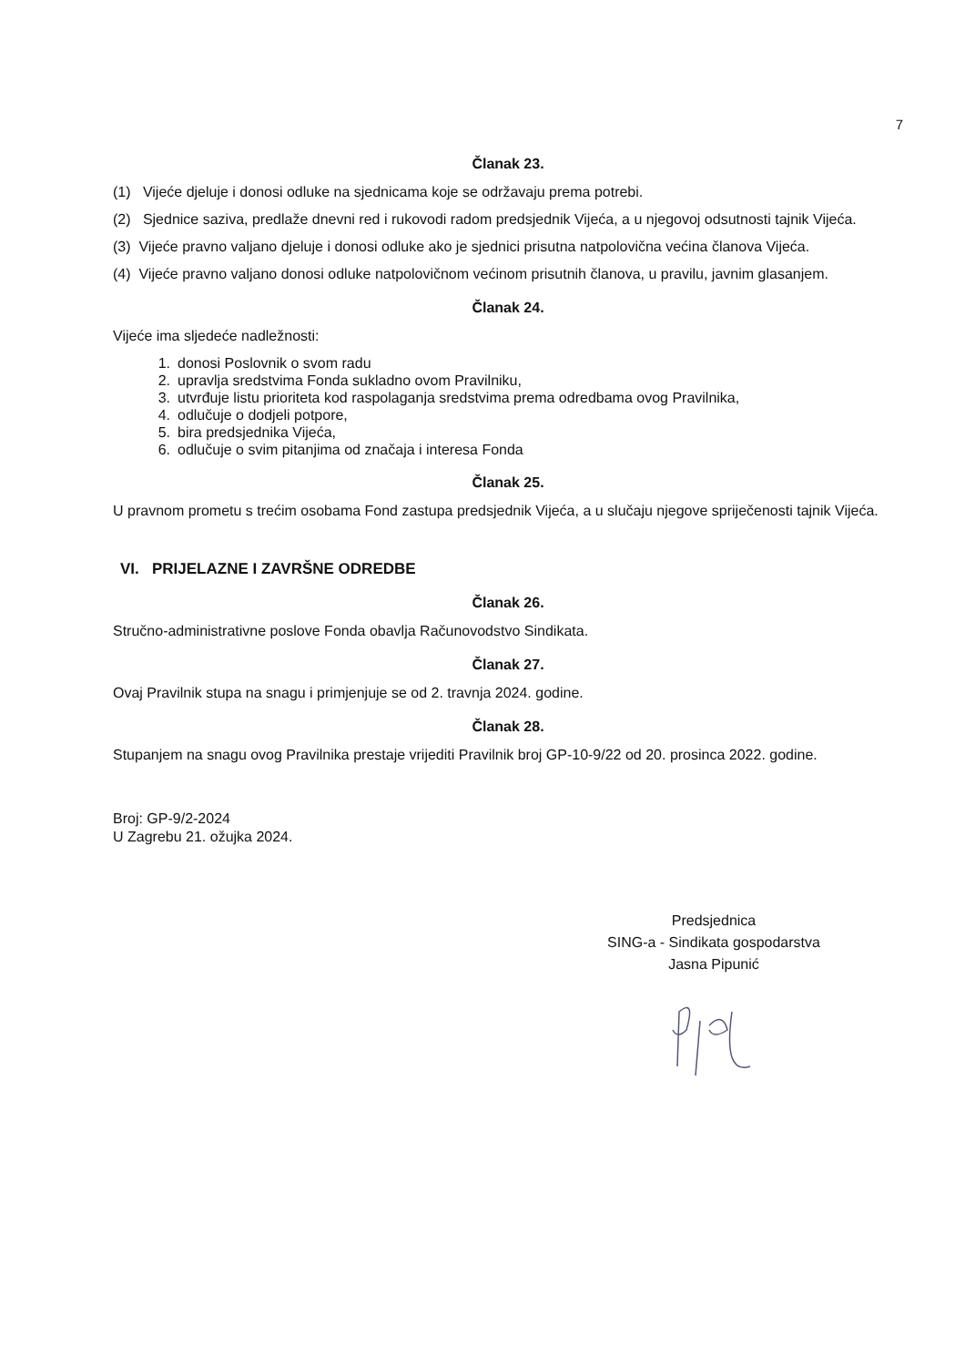7
Članak 23.
(1) Vijeće djeluje i donosi odluke na sjednicama koje se održavaju prema potrebi.
(2) Sjednice saziva, predlaže dnevni red i rukovodi radom predsjednik Vijeća, a u njegovoj odsutnosti tajnik Vijeća.
(3) Vijeće pravno valjano djeluje i donosi odluke ako je sjednici prisutna natpolovična većina članova Vijeća.
(4) Vijeće pravno valjano donosi odluke natpolovičnom većinom prisutnih članova, u pravilu, javnim glasanjem.
Članak 24.
Vijeće ima sljedeće nadležnosti:
1. donosi Poslovnik o svom radu
2. upravlja sredstvima Fonda sukladno ovom Pravilniku,
3. utvrđuje listu prioriteta kod raspolaganja sredstvima prema odredbama ovog Pravilnika,
4. odlučuje o dodjeli potpore,
5. bira predsjednika Vijeća,
6. odlučuje o svim pitanjima od značaja i interesa Fonda
Članak 25.
U pravnom prometu s trećim osobama Fond zastupa predsjednik Vijeća, a u slučaju njegove spriječenosti tajnik Vijeća.
VI. PRIJELAZNE I ZAVRŠNE ODREDBE
Članak 26.
Stručno-administrativne poslove Fonda obavlja Računovodstvo Sindikata.
Članak 27.
Ovaj Pravilnik stupa na snagu i primjenjuje se od 2. travnja 2024. godine.
Članak 28.
Stupanjem na snagu ovog Pravilnika prestaje vrijediti Pravilnik broj GP-10-9/22 od 20. prosinca 2022. godine.
Broj: GP-9/2-2024
U Zagrebu 21. ožujka 2024.
Predsjednica
SING-a - Sindikata gospodarstva
Jasna Pipunić